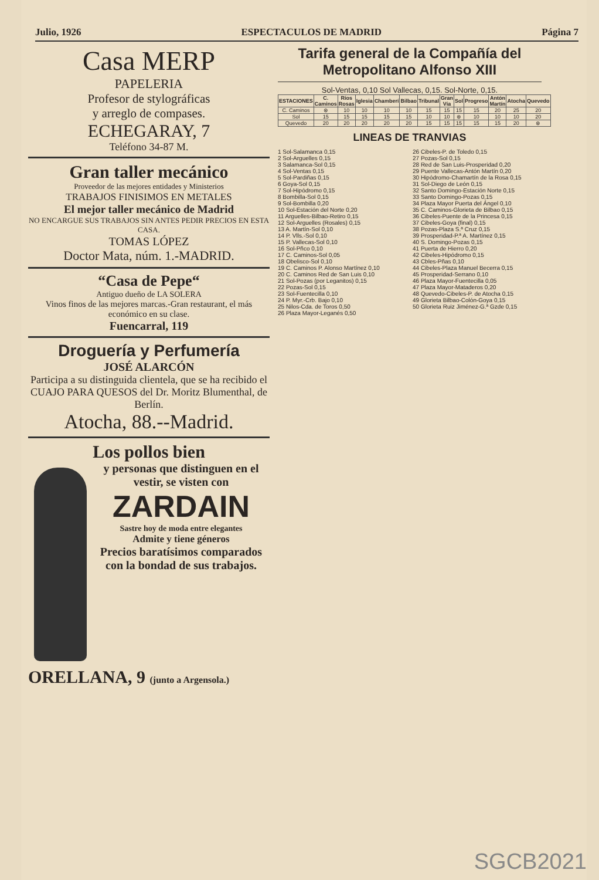Julio, 1926 ESPECTACULOS DE MADRID Página 7
Casa MERP
PAPELERIA
Profesor de stylográficas
y arreglo de compases.
ECHEGARAY, 7
Teléfono 34-87 M.
Gran taller mecánico
Proveedor de las mejores entidades y Ministerios
TRABAJOS FINISIMOS EN METALES
El mejor taller mecánico de Madrid
NO ENCARGUE SUS TRABAJOS SIN ANTES PEDIR PRECIOS EN ESTA CASA.
TOMAS LÓPEZ
Doctor Mata, núm. 1.-MADRID.
“Casa de Pepe“
Antiguo dueño de LA SOLERA
Vinos finos de las mejores marcas.-Gran restaurant, el más económico en su clase.
Fuencarral, 119
Droguería y Perfumería
JOSÉ ALARCÓN
Participa a su distinguida clientela, que se ha recibido el CUAJO PARA QUESOS del Dr. Moritz Blumenthal, de Berlín.
Atocha, 88.--Madrid.
Los pollos bien
y personas que distinguen en el vestir, se visten con
ZARDAIN
Sastre hoy de moda entre elegantes
Admite y tiene géneros
Precios baratísimos comparados con la bondad de sus trabajos.
ORELLANA, 9 (junto a Argensola.)
Tarifa general de la Compañía del Metropolitano Alfonso XIII
Sol-Ventas, 0,10 Sol Vallecas, 0,15. Sol-Norte, 0,15.
| ESTACIONES | C. Caminos | Ríos Rosas | Iglesia | Chamberí | Bilbao | Tribunal | Gran Vía | Sol | Progreso | Antón Martín | Atocha | Quevedo |
| --- | --- | --- | --- | --- | --- | --- | --- | --- | --- | --- | --- | --- |
| C. Caminos | ⊗ | 10 | 10 | 10 | 10 | 15 | 15 | 15 | 15 | 20 | 25 | 20 |
| Sol | 15 | 15 | 15 | 15 | 15 | 10 | 10 | ⊗ | 10 | 10 | 10 | 20 |
| Quevedo | 20 | 20 | 20 | 20 | 20 | 15 | 15 | 15 | 15 | 15 | 20 | ⊗ |
LINEAS DE TRANVIAS
1 Sol-Salamanca 0,15
2 Sol-Arguelles 0,15
3 Salamanca-Sol 0,15
4 Sol-Ventas 0,15
5 Sol-Pardiñas 0,15
6 Goya-Sol 0,15
7 Sol-Hipódromo 0,15
8 Bombilla-Sol 0,15
9 Sol-Bombilla 0,20
10 Sol-Estación del Norte 0,20
11 Arguelles-Bilbao-Retiro 0,15
12 Sol-Arguelles (Rosales) 0,15
13 A. Martín-Sol 0,10
14 P. Vlls.-Sol 0,10
15 P. Vallecas-Sol 0,10
16 Sol-Pñco 0,10
17 C. Caminos-Sol 0,05
18 Obelisco-Sol 0,10
19 C. Caminos P. Alonso Martínez 0,10
20 C. Caminos Red de San Luis 0,10
21 Sol-Pozas (por Leganitos) 0,15
22 Pozas-Sol 0,15
23 Sol-Fuentecilla 0,10
24 P. Myr.-Crb. Bajo 0,10
25 Nilos-Cda. de Toros 0,50
26 Plaza Mayor-Leganés 0,50
26 Cibeles-P. de Toledo 0,15
27 Pozas-Sol 0,15
28 Red de San Luis-Prosperidad 0,20
29 Puente Vallecas-Antón Martín 0,20
30 Hipódromo-Chamartín de la Rosa 0,15
31 Sol-Diego de León 0,15
32 Santo Domingo-Estación Norte 0,15
33 Santo Domingo-Pozas 0,15
34 Plaza Mayor Puerta del Ángel 0,10
35 C. Caminos-Glorieta de Bilbao 0,15
36 Cibeles-Puente de la Princesa 0,15
37 Cibeles-Goya (final) 0,15
38 Pozas-Plaza S.ª Cruz 0,15
39 Prosperidad-P.ª A. Martínez 0,15
40 S. Domingo-Pozas 0,15
41 Puerta de Hierro 0,20
42 Cibeles-Hipódromo 0,15
43 Cbles-Pñas 0,10
44 Cibeles-Plaza Manuel Becerra 0,15
45 Prosperidad-Serrano 0,10
46 Plaza Mayor-Fuentecilla 0,05
47 Plaza Mayor-Mataderos 0,20
48 Quevedo-Cibeles-P. de Atocha 0,15
49 Glorieta Bilbao-Colón-Goya 0,15
50 Glorieta Ruiz Jiménez-G.ª Gzde 0,15
SGCB2021